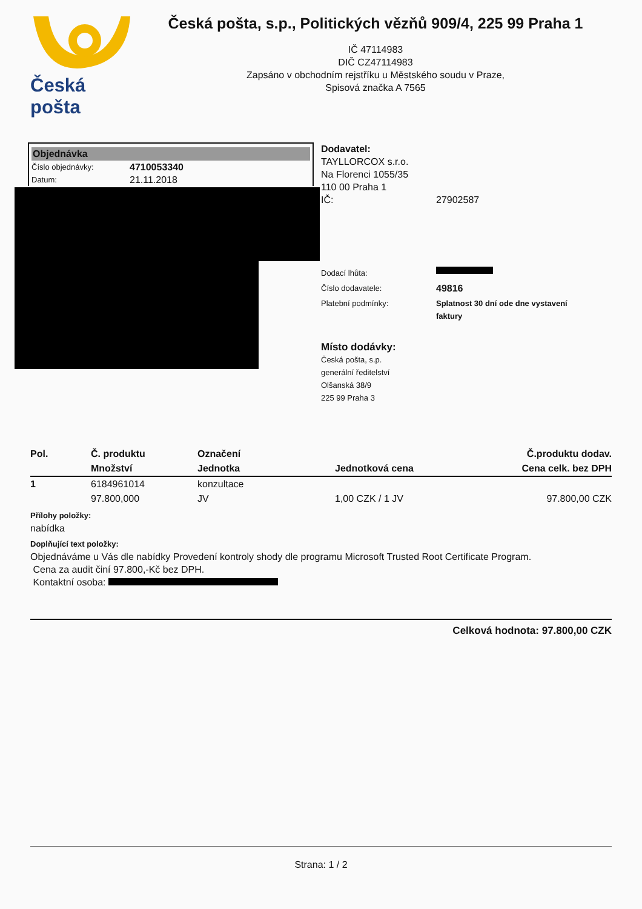Česká pošta
Česká pošta, s.p., Politických vězňů 909/4, 225 99 Praha 1
IČ 47114983
DIČ CZ47114983
Zapsáno v obchodním rejstříku u Městského soudu v Praze,
Spisová značka A 7565
Objednávka
Číslo objednávky: 4710053340
Datum: 21.11.2018
Dodavatel:
TAYLLORCOX s.r.o.
Na Florenci 1055/35
110 00 Praha 1
IČ: 27902587
Dodací lhůta:
Číslo dodavatele: 49816
Platební podmínky: Splatnost 30 dní ode dne vystavení
faktury
Místo dodávky:
Česká pošta, s.p.
generální ředitelství
Olšanská 38/9
225 99 Praha 3
| Pol. | Č. produktu | Označení | | Č.produktu dodav. |
| --- | --- | --- | --- | --- |
| | Množství | Jednotka | Jednotková cena | Cena celk. bez DPH |
| 1 | 6184961014 | konzultace | | |
| | 97.800,000 | JV | 1,00 CZK / 1 JV | 97.800,00 CZK |
Přílohy položky:
nabídka
Doplňující text položky:
Objednáváme u Vás dle nabídky Provedení kontroly shody dle programu Microsoft Trusted Root Certificate Program.
Cena za audit činí 97.800,-Kč bez DPH.
Kontaktní osoba:
Celková hodnota: 97.800,00 CZK
Strana: 1 / 2